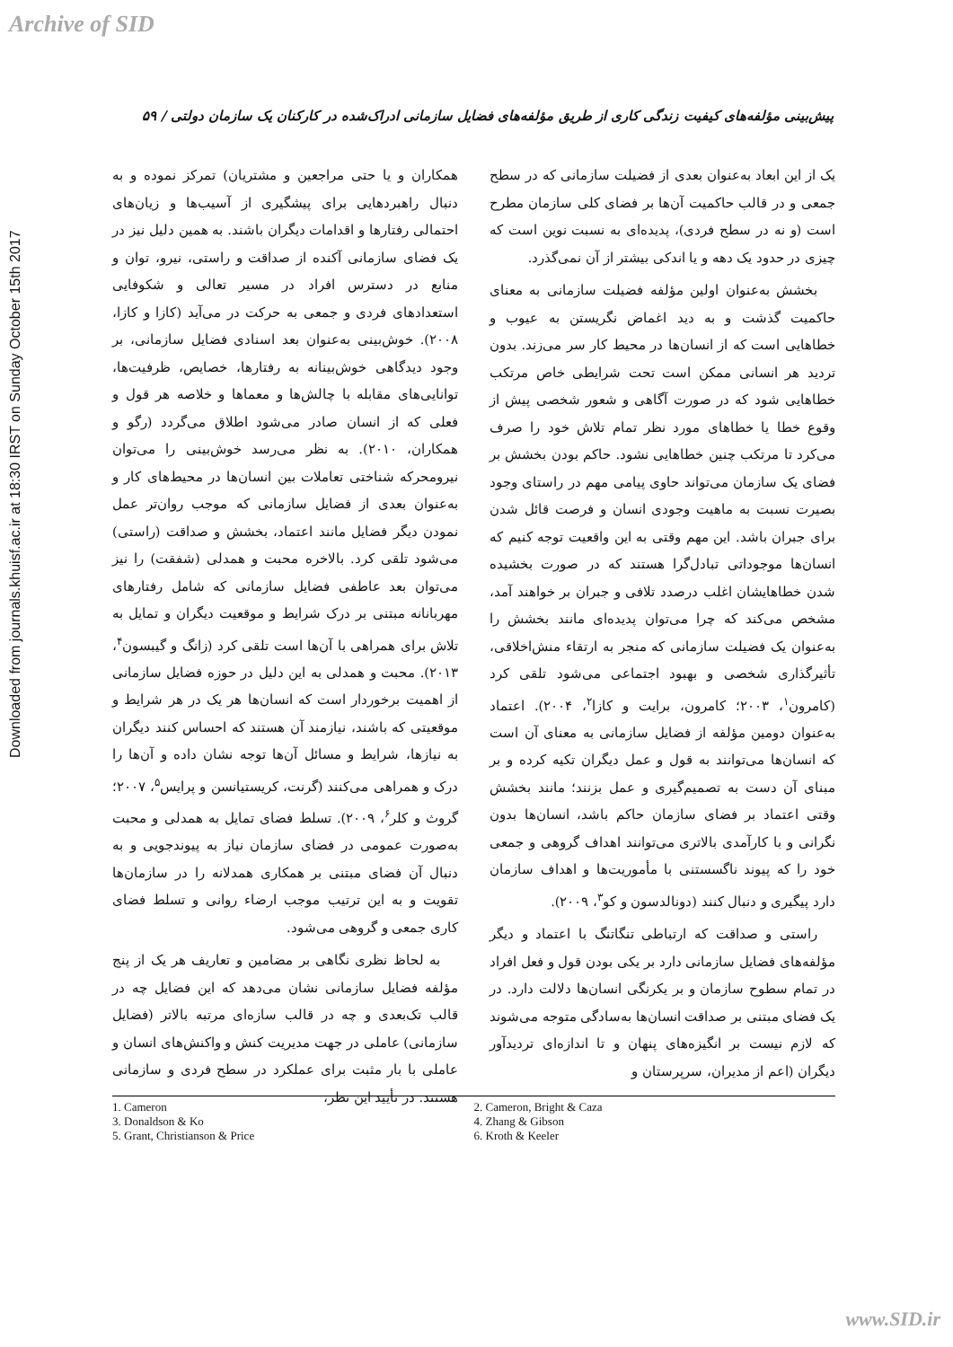Archive of SID
Downloaded from journals.khuisf.ac.ir at 18:30 IRST on Sunday October 15th 2017
پیش‌بینی مؤلفه‌های کیفیت زندگی کاری از طریق مؤلفه‌های فضایل سازمانی ادراک‌شده در کارکنان یک سازمان دولتی / ۵۹
یک از این ابعاد به‌عنوان بعدی از فضیلت سازمانی که در سطح جمعی و در قالب حاکمیت آن‌ها بر فضای کلی سازمان مطرح است (و نه در سطح فردی)، پدیده‌ای به نسبت نوین است که چیزی در حدود یک دهه و یا اندکی بیشتر از آن نمی‌گذرد.
بخشش به‌عنوان اولین مؤلفه فضیلت سازمانی به معنای حاکمیت گذشت و به دید اغماض نگریستن به عیوب و خطاهایی است که از انسان‌ها در محیط کار سر می‌زند. بدون تردید هر انسانی ممکن است تحت شرایطی خاص مرتکب خطاهایی شود که در صورت آگاهی و شعور شخصی پیش از وقوع خطا یا خطاهای مورد نظر تمام تلاش خود را صرف می‌کرد تا مرتکب چنین خطاهایی نشود. حاکم بودن بخشش بر فضای یک سازمان می‌تواند حاوی پیامی مهم در راستای وجود بصیرت نسبت به ماهیت وجودی انسان و فرصت قائل شدن برای جبران باشد. این مهم وقتی به این واقعیت توجه کنیم که انسان‌ها موجوداتی تبادل‌گرا هستند که در صورت بخشیده شدن خطاهایشان اغلب درصدد تلافی و جبران بر خواهند آمد، مشخص می‌کند که چرا می‌توان پدیده‌ای مانند بخشش را به‌عنوان یک فضیلت سازمانی که منجر به ارتقاء منش‌اخلاقی، تأثیرگذاری شخصی و بهبود اجتماعی می‌شود تلقی کرد (کامرون<sup>۱</sup>، ۲۰۰۳؛ کامرون، برایت و کازا<sup>۲</sup>، ۲۰۰۴). اعتماد به‌عنوان دومین مؤلفه از فضایل سازمانی به معنای آن است که انسان‌ها می‌توانند به قول و عمل دیگران تکیه کرده و بر مبنای آن دست به تصمیم‌گیری و عمل بزنند؛ مانند بخشش وقتی اعتماد بر فضای سازمان حاکم باشد، انسان‌ها بدون نگرانی و با کارآمدی بالاتری می‌توانند اهداف گروهی و جمعی خود را که پیوند ناگسستنی با مأموریت‌ها و اهداف سازمان دارد پیگیری و دنبال کنند (دونالدسون و کو<sup>۳</sup>، ۲۰۰۹).
راستی و صداقت که ارتباطی تنگاتنگ با اعتماد و دیگر مؤلفه‌های فضایل سازمانی دارد بر یکی بودن قول و فعل افراد در تمام سطوح سازمان و بر یکرنگی انسان‌ها دلالت دارد. در یک فضای مبتنی بر صداقت انسان‌ها به‌سادگی متوجه می‌شوند که لازم نیست بر انگیزه‌های پنهان و تا اندازه‌ای تردیدآور دیگران (اعم از مدیران، سرپرستان و
همکاران و یا حتی مراجعین و مشتریان) تمرکز نموده و به دنبال راهبردهایی برای پیشگیری از آسیب‌ها و زیان‌های احتمالی رفتارها و اقدامات دیگران باشند. به همین دلیل نیز در یک فضای سازمانی آکنده از صداقت و راستی، نیرو، توان و منابع در دسترس افراد در مسیر تعالی و شکوفایی استعدادهای فردی و جمعی به حرکت در می‌آید (کازا و کازا، ۲۰۰۸). خوش‌بینی به‌عنوان بعد اسنادی فضایل سازمانی، بر وجود دیدگاهی خوش‌بینانه به رفتارها، خصایص، ظرفیت‌ها، توانایی‌های مقابله با چالش‌ها و معماها و خلاصه هر قول و فعلی که از انسان صادر می‌شود اطلاق می‌گردد (رگو و همکاران، ۲۰۱۰). به نظر می‌رسد خوش‌بینی را می‌توان نیرومحرکه شناختی تعاملات بین انسان‌ها در محیط‌های کار و به‌عنوان بعدی از فضایل سازمانی که موجب روان‌تر عمل نمودن دیگر فضایل مانند اعتماد، بخشش و صداقت (راستی) می‌شود تلقی کرد. بالاخره محبت و همدلی (شفقت) را نیز می‌توان بعد عاطفی فضایل سازمانی که شامل رفتارهای مهربانانه مبتنی بر درک شرایط و موقعیت دیگران و تمایل به تلاش برای همراهی با آن‌ها است تلقی کرد (زانگ و گیبسون<sup>۴</sup>، ۲۰۱۳). محبت و همدلی به این دلیل در حوزه فضایل سازمانی از اهمیت برخوردار است که انسان‌ها هر یک در هر شرایط و موقعیتی که باشند، نیازمند آن هستند که احساس کنند دیگران به نیازها، شرایط و مسائل آن‌ها توجه نشان داده و آن‌ها را درک و همراهی می‌کنند (گرنت، کریستیانسن و پرایس<sup>۵</sup>، ۲۰۰۷؛ گروث و کلر<sup>۶</sup>، ۲۰۰۹). تسلط فضای تمایل به همدلی و محبت به‌صورت عمومی در فضای سازمان نیاز به پیوندجویی و به دنبال آن فضای مبتنی بر همکاری همدلانه را در سازمان‌ها تقویت و به این ترتیب موجب ارضاء روانی و تسلط فضای کاری جمعی و گروهی می‌شود.
به لحاظ نظری نگاهی بر مضامین و تعاریف هر یک از پنج مؤلفه فضایل سازمانی نشان می‌دهد که این فضایل چه در قالب تک‌بعدی و چه در قالب سازه‌ای مرتبه بالاتر (فضایل سازمانی) عاملی در جهت مدیریت کنش و واکنش‌های انسان و عاملی با بار مثبت برای عملکرد در سطح فردی و سازمانی هستند. در تأیید این نظر،
1. Cameron
3. Donaldson & Ko
5. Grant, Christianson & Price
2. Cameron, Bright & Caza
4. Zhang & Gibson
6. Kroth & Keeler
www.SID.ir